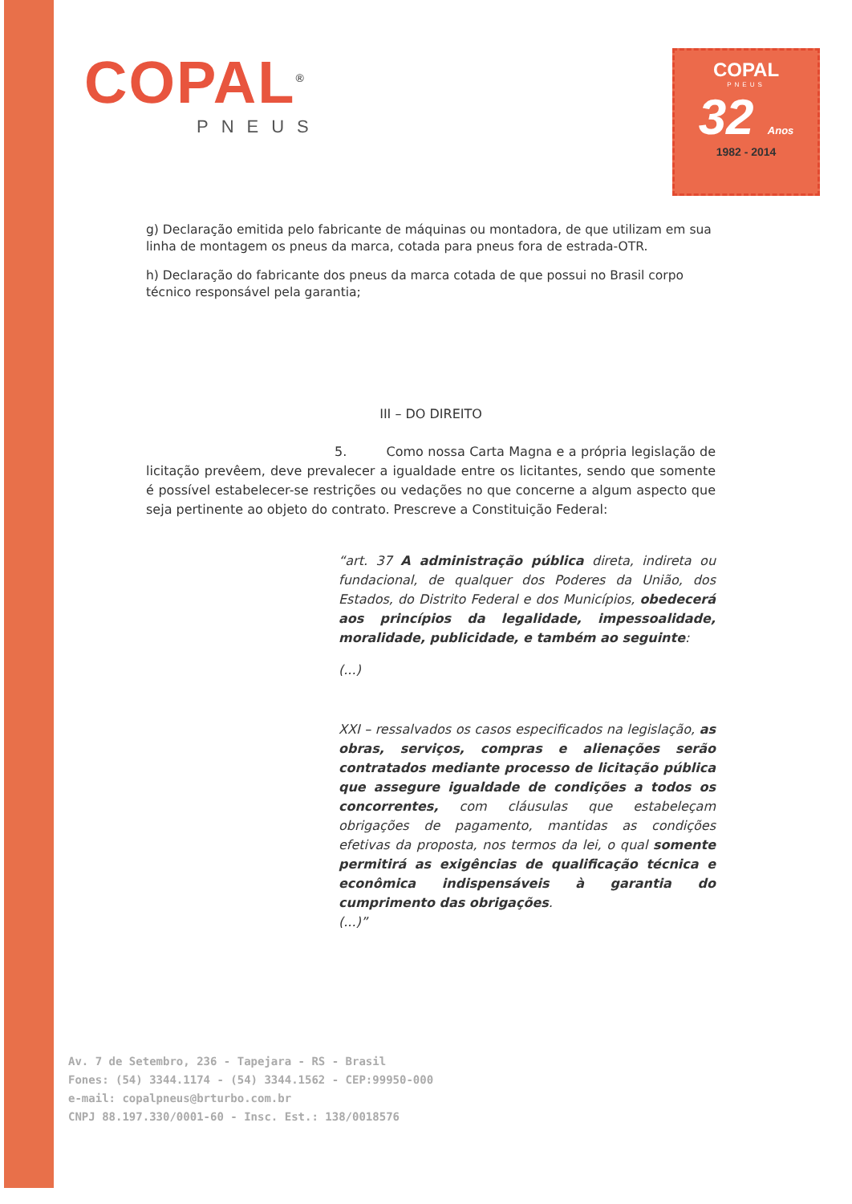COPAL<sup>®</sup>
PNEUS
COPAL
PNEUS
32 Anos
1982 - 2014
g) Declaração emitida pelo fabricante de máquinas ou montadora, de que utilizam em sua linha de montagem os pneus da marca, cotada para pneus fora de estrada-OTR.
h) Declaração do fabricante dos pneus da marca cotada de que possui no Brasil corpo técnico responsável pela garantia;
III – DO DIREITO
5. Como nossa Carta Magna e a própria legislação de licitação prevêem, deve prevalecer a igualdade entre os licitantes, sendo que somente é possível estabelecer-se restrições ou vedações no que concerne a algum aspecto que seja pertinente ao objeto do contrato. Prescreve a Constituição Federal:
“art. 37 A administração pública direta, indireta ou fundacional, de qualquer dos Poderes da União, dos Estados, do Distrito Federal e dos Municípios, obedecerá aos princípios da legalidade, impessoalidade, moralidade, publicidade, e também ao seguinte:
(...)
XXI – ressalvados os casos especificados na legislação, as obras, serviços, compras e alienações serão contratados mediante processo de licitação pública que assegure igualdade de condições a todos os concorrentes, com cláusulas que estabeleçam obrigações de pagamento, mantidas as condições efetivas da proposta, nos termos da lei, o qual somente permitirá as exigências de qualificação técnica e econômica indispensáveis à garantia do cumprimento das obrigações.
(...)”
Av. 7 de Setembro, 236 - Tapejara - RS - Brasil
Fones: (54) 3344.1174 - (54) 3344.1562 - CEP:99950-000
e-mail: copalpneus@brturbo.com.br
CNPJ 88.197.330/0001-60 - Insc. Est.: 138/0018576